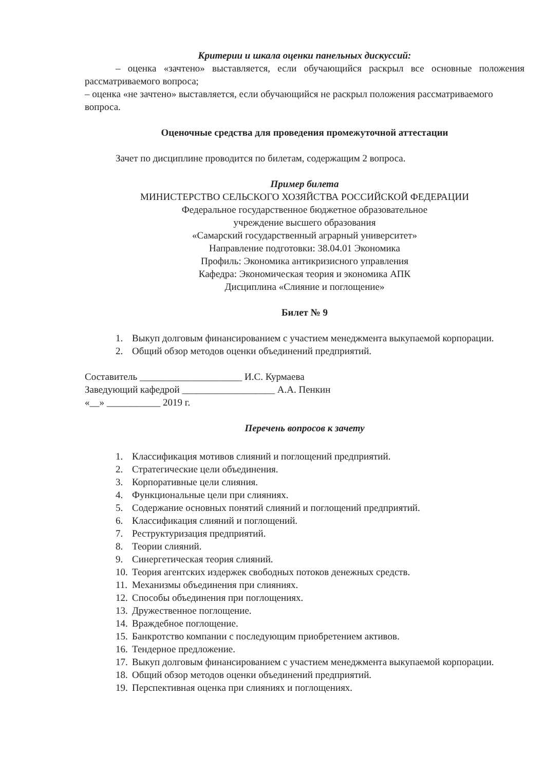Критерии и шкала оценки панельных дискуссий:
– оценка «зачтено» выставляется, если обучающийся раскрыл все основные положения рассматриваемого вопроса;
– оценка «не зачтено» выставляется, если обучающийся не раскрыл положения рассматриваемого вопроса.
Оценочные средства для проведения промежуточной аттестации
Зачет по дисциплине проводится по билетам, содержащим 2 вопроса.
Пример билета
МИНИСТЕРСТВО СЕЛЬСКОГО ХОЗЯЙСТВА РОССИЙСКОЙ ФЕДЕРАЦИИ
Федеральное государственное бюджетное образовательное
учреждение высшего образования
«Самарский государственный аграрный университет»
Направление подготовки: 38.04.01 Экономика
Профиль: Экономика антикризисного управления
Кафедра: Экономическая теория и экономика АПК
Дисциплина «Слияние и поглощение»
Билет № 9
1. Выкуп долговым финансированием с участием менеджмента выкупаемой корпорации.
2. Общий обзор методов оценки объединений предприятий.
Составитель _____________________ И.С. Курмаева
Заведующий кафедрой ___________________ А.А. Пенкин
«__» ___________ 2019 г.
Перечень вопросов к зачету
1. Классификация мотивов слияний и поглощений предприятий.
2. Стратегические цели объединения.
3. Корпоративные цели слияния.
4. Функциональные цели при слияниях.
5. Содержание основных понятий слияний и поглощений предприятий.
6. Классификация слияний и поглощений.
7. Реструктуризация предприятий.
8. Теории слияний.
9. Синергетическая теория слияний.
10. Теория агентских издержек свободных потоков денежных средств.
11. Механизмы объединения при слияниях.
12. Способы объединения при поглощениях.
13. Дружественное поглощение.
14. Враждебное поглощение.
15. Банкротство компании с последующим приобретением активов.
16. Тендерное предложение.
17. Выкуп долговым финансированием с участием менеджмента выкупаемой корпорации.
18. Общий обзор методов оценки объединений предприятий.
19. Перспективная оценка при слияниях и поглощениях.